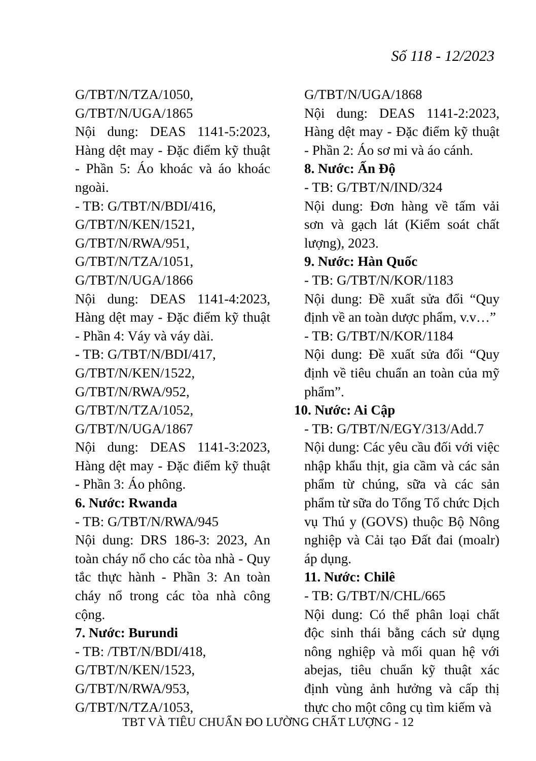Số 118 - 12/2023
G/TBT/N/TZA/1050,
G/TBT/N/UGA/1865
Nội dung: DEAS 1141-5:2023, Hàng dệt may - Đặc điểm kỹ thuật - Phần 5: Áo khoác và áo khoác ngoài.
- TB: G/TBT/N/BDI/416,
G/TBT/N/KEN/1521,
G/TBT/N/RWA/951,
G/TBT/N/TZA/1051,
G/TBT/N/UGA/1866
Nội dung: DEAS 1141-4:2023, Hàng dệt may - Đặc điểm kỹ thuật - Phần 4: Váy và váy dài.
- TB: G/TBT/N/BDI/417,
G/TBT/N/KEN/1522,
G/TBT/N/RWA/952,
G/TBT/N/TZA/1052,
G/TBT/N/UGA/1867
Nội dung: DEAS 1141-3:2023, Hàng dệt may - Đặc điểm kỹ thuật - Phần 3: Áo phông.
6. Nước: Rwanda
- TB: G/TBT/N/RWA/945
Nội dung: DRS 186-3: 2023, An toàn cháy nổ cho các tòa nhà - Quy tắc thực hành - Phần 3: An toàn cháy nổ trong các tòa nhà công cộng.
7. Nước: Burundi
- TB: /TBT/N/BDI/418,
G/TBT/N/KEN/1523,
G/TBT/N/RWA/953,
G/TBT/N/TZA/1053,
G/TBT/N/UGA/1868
Nội dung: DEAS 1141-2:2023, Hàng dệt may - Đặc điểm kỹ thuật - Phần 2: Áo sơ mi và áo cánh.
8. Nước: Ấn Độ
- TB: G/TBT/N/IND/324
Nội dung: Đơn hàng về tấm vải sơn và gạch lát (Kiểm soát chất lượng), 2023.
9. Nước: Hàn Quốc
- TB: G/TBT/N/KOR/1183
Nội dung: Đề xuất sửa đổi “Quy định về an toàn dược phẩm, v.v…”
- TB: G/TBT/N/KOR/1184
Nội dung: Đề xuất sửa đổi “Quy định về tiêu chuẩn an toàn của mỹ phẩm”.
10. Nước: Ai Cập
- TB: G/TBT/N/EGY/313/Add.7
Nội dung: Các yêu cầu đối với việc nhập khẩu thịt, gia cầm và các sản phẩm từ chúng, sữa và các sản phẩm từ sữa do Tổng Tổ chức Dịch vụ Thú y (GOVS) thuộc Bộ Nông nghiệp và Cải tạo Đất đai (moalr) áp dụng.
11. Nước: Chilê
- TB: G/TBT/N/CHL/665
Nội dung: Có thể phân loại chất độc sinh thái bằng cách sử dụng nông nghiệp và mối quan hệ với abejas, tiêu chuẩn kỹ thuật xác định vùng ảnh hưởng và cấp thị thực cho một công cụ tìm kiếm và
TBT VÀ TIÊU CHUẨN ĐO LƯỜNG CHẤT LƯỢNG - 12